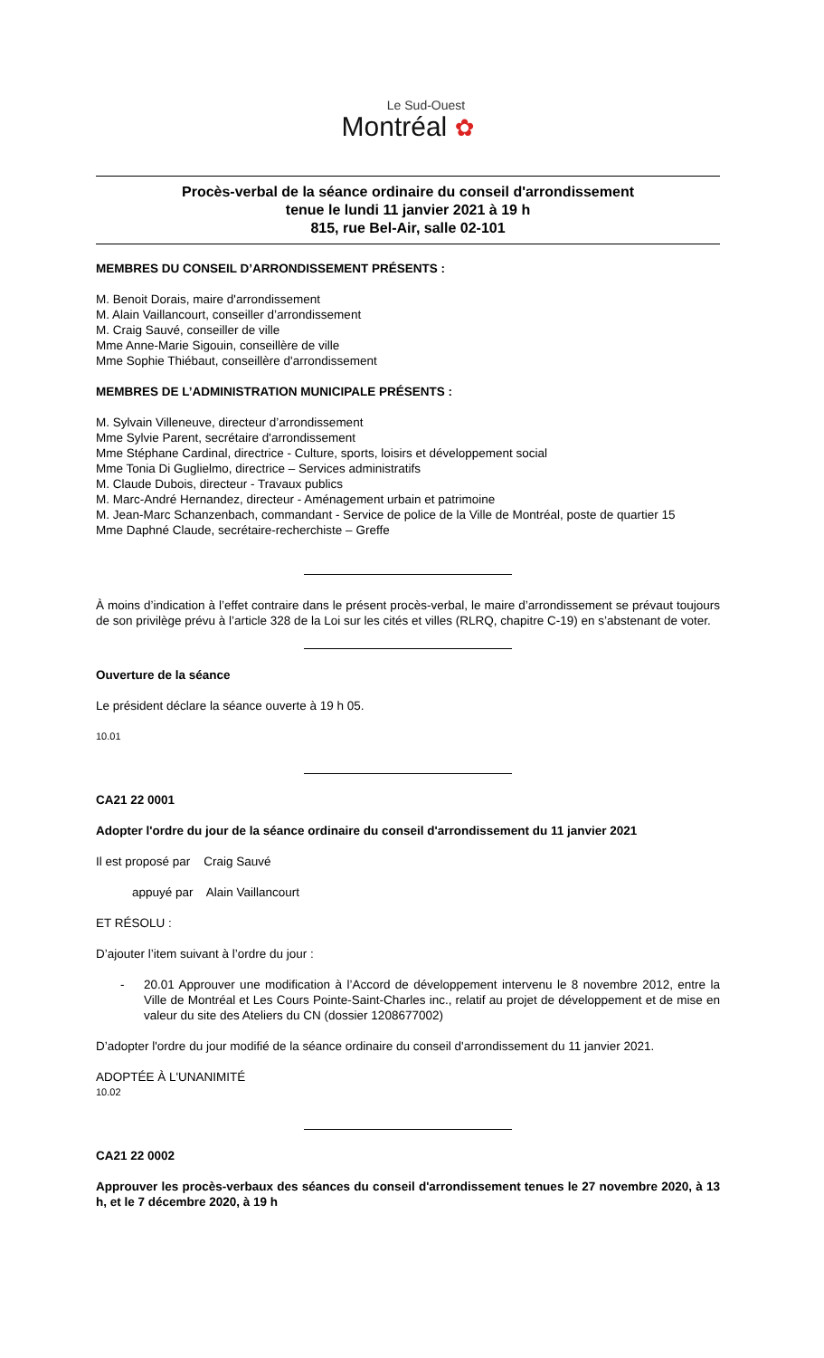Le Sud-Ouest
Montréal ✿
Procès-verbal de la séance ordinaire du conseil d'arrondissement
tenue le lundi 11 janvier 2021 à 19 h
815, rue Bel-Air, salle 02-101
MEMBRES DU CONSEIL D’ARRONDISSEMENT PRÉSENTS :
M. Benoit Dorais, maire d'arrondissement
M. Alain Vaillancourt, conseiller d’arrondissement
M. Craig Sauvé, conseiller de ville
Mme Anne-Marie Sigouin, conseillère de ville
Mme Sophie Thiébaut, conseillère d'arrondissement
MEMBRES DE L’ADMINISTRATION MUNICIPALE PRÉSENTS :
M. Sylvain Villeneuve, directeur d’arrondissement
Mme Sylvie Parent, secrétaire d'arrondissement
Mme Stéphane Cardinal, directrice - Culture, sports, loisirs et développement social
Mme Tonia Di Guglielmo, directrice – Services administratifs
M. Claude Dubois, directeur - Travaux publics
M. Marc-André Hernandez, directeur - Aménagement urbain et patrimoine
M. Jean-Marc Schanzenbach, commandant - Service de police de la Ville de Montréal, poste de quartier 15
Mme Daphné Claude, secrétaire-recherchiste – Greffe
À moins d’indication à l’effet contraire dans le présent procès-verbal, le maire d’arrondissement se prévaut toujours de son privilège prévu à l’article 328 de la Loi sur les cités et villes (RLRQ, chapitre C-19) en s’abstenant de voter.
Ouverture de la séance
Le président déclare la séance ouverte à 19 h 05.
10.01
CA21 22 0001
Adopter l'ordre du jour de la séance ordinaire du conseil d'arrondissement du 11 janvier 2021
Il est proposé par Craig Sauvé
appuyé par Alain Vaillancourt
ET RÉSOLU :
D’ajouter l’item suivant à l’ordre du jour :
- 20.01 Approuver une modification à l’Accord de développement intervenu le 8 novembre 2012, entre la Ville de Montréal et Les Cours Pointe-Saint-Charles inc., relatif au projet de développement et de mise en valeur du site des Ateliers du CN (dossier 1208677002)
D’adopter l'ordre du jour modifié de la séance ordinaire du conseil d'arrondissement du 11 janvier 2021.
ADOPTÉE À L'UNANIMITÉ
10.02
CA21 22 0002
Approuver les procès-verbaux des séances du conseil d'arrondissement tenues le 27 novembre 2020, à 13 h, et le 7 décembre 2020, à 19 h